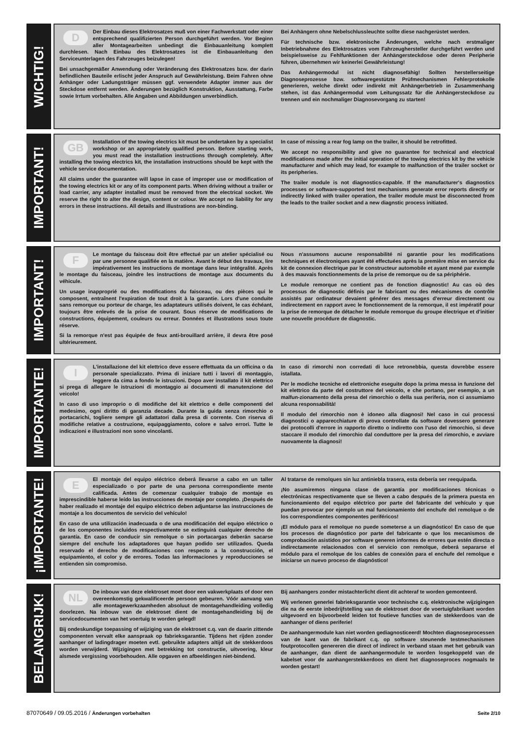WICHTIG!
DDer Einbau dieses Elektrosatzes muß von einer Fachwerkstatt oder einer entsprechend qualifizierten Person durchgeführt werden. Vor Beginn aller Montagearbeiten unbedingt die Einbauanleitung komplett durchlesen. Nach Einbau des Elektrosatzes ist die Einbauanleitung den Serviceunterlagen des Fahrzeuges beizulegen!
Bei unsachgemäßer Anwendung oder Veränderung des Elektrosatzes bzw. der darin befindlichen Bauteile erlischt jeder Anspruch auf Gewährleistung. Beim Fahren ohne Anhänger oder Ladungsträger müssen ggf. verwendete Adapter immer aus der Steckdose entfernt werden. Änderungen bezüglich Konstruktion, Ausstattung, Farbe sowie Irrtum vorbehalten. Alle Angaben und Abbildungen unverbindlich.
Bei Anhängern ohne Nebelschlussleuchte sollte diese nachgerüstet werden.
Für technische bzw. elektronische Änderungen, welche nach erstmaliger Inbetriebnahme des Elektrosatzes vom Fahrzeughersteller durchgeführt werden und beispielsweise zu Fehlfunktionen der Anhängersteckdose oder deren Peripherie führen, übernehmen wir keinerlei Gewährleistung!
Das Anhängermodul ist nicht diagnosefähig! Sollten herstellerseitige Diagnoseprozesse bzw. softwaregestützte Prüfmechanismen Fehlerprotokolle generieren, welche direkt oder indirekt mit Anhängerbetrieb in Zusammenhang stehen, ist das Anhängermodul vom Leitungssatz für die Anhängersteckdose zu trennen und ein nochmaliger Diagnosevorgang zu starten!
IMPORTANT!
GB Installation of the towing electrics kit must be undertaken by a specialist workshop or an appropriately qualified person. Before starting work, you must read the installation instructions through completely. After installing the towing electrics kit, the installation instructions should be kept with the vehicle service documentation.
All claims under the guarantee will lapse in case of improper use or modification of the towing electrics kit or any of its component parts. When driving without a trailer or load carrier, any adapter installed must be removed from the electrical socket. We reserve the right to alter the design, content or colour. We accept no liability for any errors in these instructions. All details and illustrations are non-binding.
In case of missing a rear fog lamp on the trailer, it should be retrofitted.
We accept no responsibility and give no guarantee for technical and electrical modifications made after the initial operation of the towing electrics kit by the vehicle manufacturer and which may lead, for example to malfunction of the trailer socket or its peripheries.
The trailer module is not diagnostics-capable. If the manufacturer's diagnostics processes or software-supported test mechanisms generate error reports directly or indirectly linked with trailer operation, the trailer module must be disconnected from the leads to the trailer socket and a new diagnstic process initiated.
IMPORTANT!
FLe montage du faisceau doit être effectué par un atelier spécialisé ou par une personne qualifiée en la matière. Avant le début des travaux, lire impérativement les instructions de montage dans leur intégralité. Après le montage du faisceau, joindre les instructions de montage aux documents du véhicule.
Un usage inapproprié ou des modifications du faisceau, ou des pièces qui le composent, entraînent l'expiration de tout droit à la garantie. Lors d'une conduite sans remorque ou porteur de charge, les adaptateurs utilisés doivent, le cas échéant, toujours être enlevés de la prise de courant. Sous réserve de modifications de constructions, équipement, couleurs ou erreur. Données et illustrations sous toute réserve.
Si la remorque n'est pas équipée de feux anti-brouillard arrière, il devra être posé ultérieurement.
Nous n'assumons aucune responsabilité ni garantie pour les modifications techniques et électroniques ayant été effectuées après la première mise en service du kit de connexion électrique par le constructeur automobile et ayant mené par exemple à des mauvais fonctionnements de la prise de remorque ou de sa périphérie.
Le module remorque ne contient pas de fonction diagnostic! Au cas où des processus de diagnostic définis par le fabricant ou des mécanismes de contrôle assistés par ordinateur devaient générer des messages d'erreur directement ou indirectement en rapport avec le fonctionnement de la remorque, il est impératif pour la prise de remorque de détacher le module remorque du groupe électrique et d'initier une nouvelle procédure de diagnostic.
IMPORTANTE!
IL'installazione del kit elettrico deve essere effettuata da un officina o da personale specializzato. Prima di iniziare tutti i lavori di montaggio, leggere da cima a fondo le istruzioni. Dopo aver installato il kit elettrico si prega di allegare le istruzioni di montaggio ai documenti di manutenzione del veicolo!
In caso di uso improprio o di modifiche del kit elettrico e delle componenti del medesimo, ogni diritto di garanzia decade. Durante la guida senza rimorchio o portacarichi, togliere sempre gli adattatori dalla presa di corrente. Con riserva di modifiche relative a costruzione, equipaggiamento, colore e salvo errori. Tutte le indicazioni e illustrazioni non sono vincolanti.
In caso di rimorchi non corredati di luce retronebbia, questa dovrebbe essere istallata.
Per le modiche tecniche ed elettroniche eseguite dopo la prima messa in funzione del kit elettrico da parte del costruttore del veicolo, e che portano, per esempio, a un malfun-zionamento della presa del rimorchio o della sua periferia, non ci assumiamo alcuna responsabilità!
Il modulo del rimorchio non è idoneo alla diagnosi! Nel caso in cui processi diagnostici o apparecchiature di prova controllate da software dovessero generare dei protocolli d'errore in rapporto diretto o indiretto con l'uso del rimorchio, si deve staccare il modulo del rimorchio dal conduttore per la presa del rimorchio, e avviare nuovamente la diagnosi!
¡IMPORTANTE!
EEl montaje del equipo eléctrico deberá llevarse a cabo en un taller especializado o por parte de una persona correspondiente mente calificada. Antes de comenzar cualquier trabajo de montaje es imprescindible haberse leído las instrucciones de montaje por completo. ¡Después de haber realizado el montaje del equipo eléctrico deben adjuntarse las instrucciones de montaje a los documentos de servicio del vehículo!
En caso de una utilización inadecuada o de una modificación del equipo eléctrico o de los componentes incluidos respectivamente se extinguirá cualquier derecho de garantía. En caso de conducir sin remolque o sin portacargas deberán sacarse siempre del enchufe los adaptadores que hayan podido ser utilizados. Queda reservado el derecho de modificaciones con respecto a la construcción, el equipamiento, el color y de errores. Todas las informaciones y reproducciones se entienden sin compromiso.
Al tratarse de remolques sin luz antiniebla trasera, esta debería ser reequipada.
¡No asumiremos ninguna clase de garantía por modificaciones técnicas o electrónicas respectivamente que se lleven a cabo después de la primera puesta en funcionamiento del equipo eléctrico por parte del fabricante del vehículo y que puedan provocar por ejemplo un mal funcionamiento del enchufe del remolque o de los correspondientes componentes periféricos!
¡El módulo para el remolque no puede someterse a un diagnóstico! En caso de que los procesos de diagnóstico por parte del fabricante o que los mecanismos de comprobación asistidos por software generen informes de errores que estén directa o indirectamente relacionados con el servicio con remolque, deberá separarse el módulo para el remolque de los cables de conexión para el enchufe del remolque e iniciarse un nuevo proceso de diagnóstico!
BELANGRIJK!
NL De inbouw van deze elektroset moet door een vakwerkplaats of door een overeenkomstig gekwalificeerde persoon gebeuren. Vóór aanvang van alle montagewerkzaamheden absoluut de montagehandleiding volledig doorlezen. Na inbouw van de elektroset dient de montagehandleiding bij de servicedocumenten van het voertuig te worden gelegd!
Bij ondeskundige toepassing of wijziging van de elektroset c.q. van de daarin zittende componenten vervalt elke aanspraak op fabrieksgarantie. Tijdens het rijden zonder aanhanger of ladingdrager moeten evtl. gebruikte adapters altijd uit de stekkerdoos worden verwijderd. Wijzigingen met betrekking tot constructie, uitvoering, kleur alsmede vergissing voorbehouden. Alle opgaven en afbeeldingen niet-bindend.
Bij aanhangers zonder mistachterlicht dient dit achteraf te worden gemonteerd.
Wij verlenen generlei fabrieksgarantie voor technische c.q. elektronische wijzigingen die na de eerste inbedrijfstelling van de elektroset door de voertuigfabrikant worden uitgevoerd en bijvoorbeeld leiden tot foutieve functies van de stekkerdoos van de aanhanger of diens periferie!
De aanhangermodule kan niet worden gediagnosticeerd! Mochten diagnoseprocessen van de kant van de fabrikant c.q. op software steunende testmechanismen foutprotocollen genereren die direct of indirect in verband staan met het gebruik van de aanhanger, dan dient de aanhangermodule te worden losgekoppeld van de kabelset voor de aanhangerstekkerdoos en dient het diagnoseproces nogmaals te worden gestart!
87070649 / 09.05.2016 / Änderungen vorbehalten
Seite 2/10